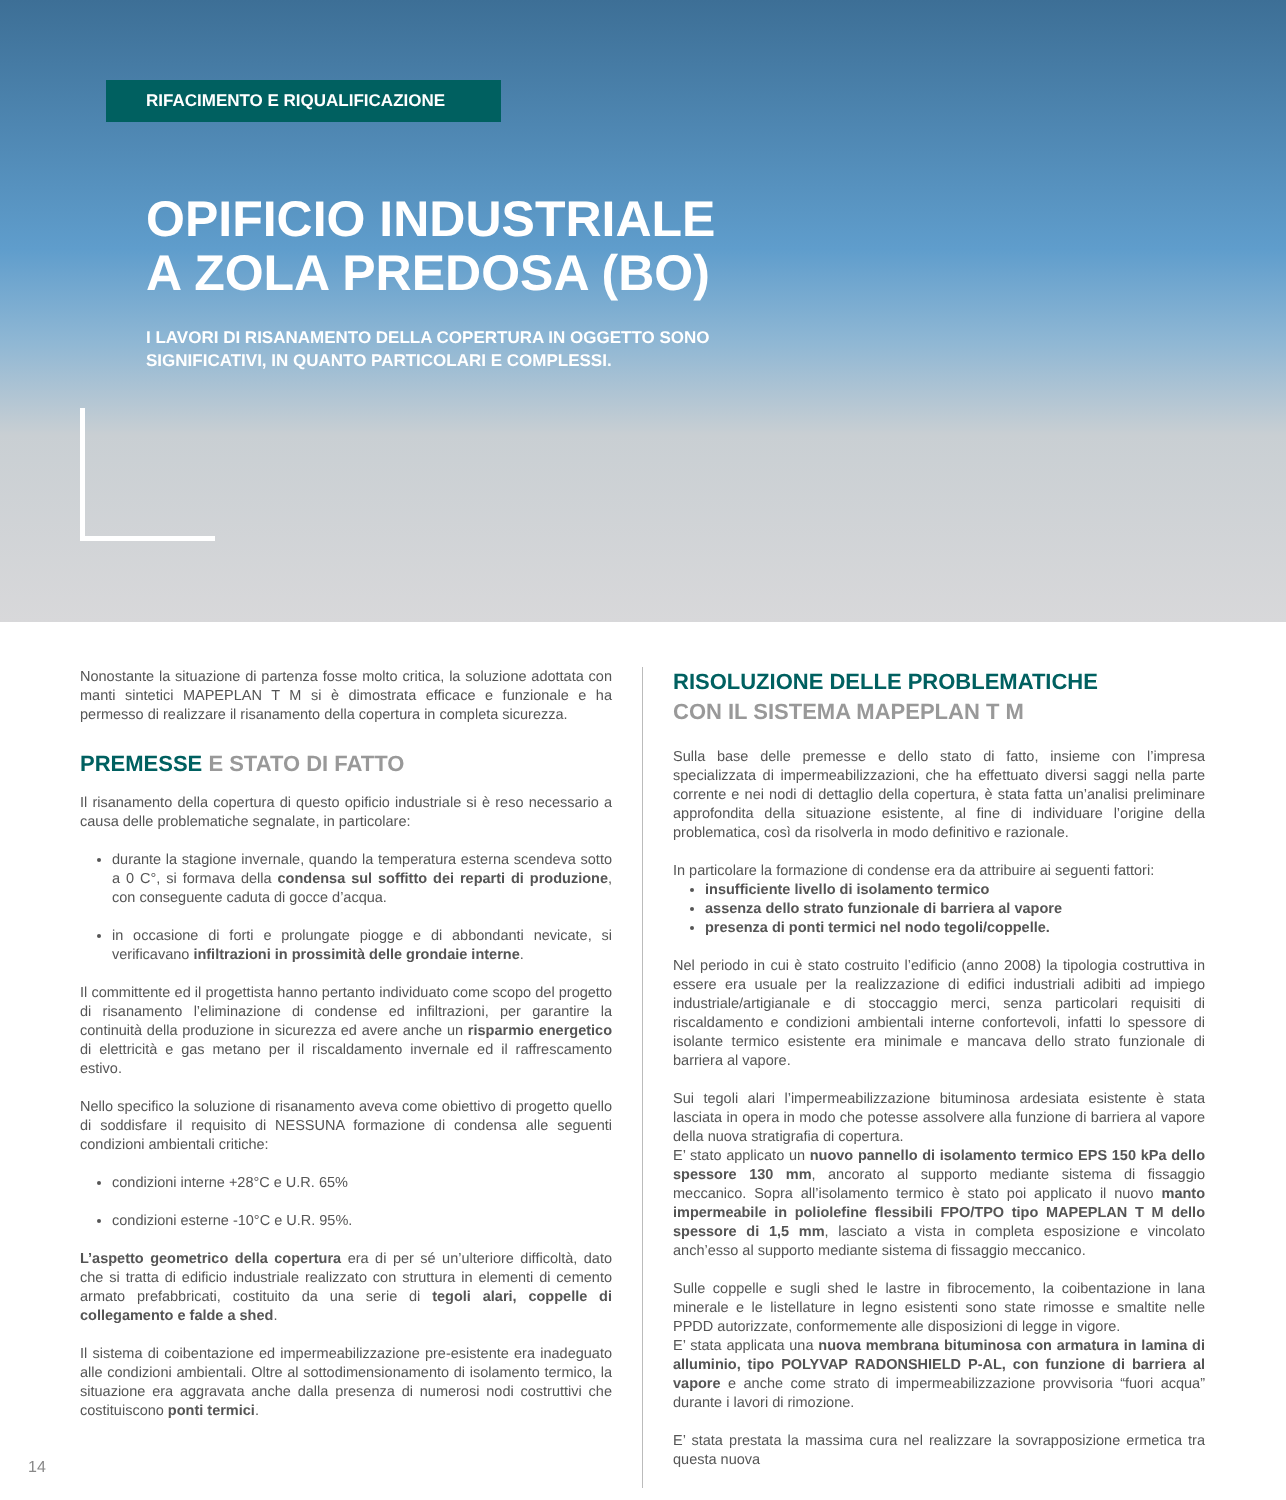RIFACIMENTO E RIQUALIFICAZIONE
OPIFICIO INDUSTRIALE
A ZOLA PREDOSA (BO)
I LAVORI DI RISANAMENTO DELLA COPERTURA IN OGGETTO SONO
SIGNIFICATIVI, IN QUANTO PARTICOLARI E COMPLESSI.
Nonostante la situazione di partenza fosse molto critica, la soluzione adottata con manti sintetici MAPEPLAN T M si è dimostrata efficace e funzionale e ha permesso di realizzare il risanamento della copertura in completa sicurezza.
PREMESSE E STATO DI FATTO
Il risanamento della copertura di questo opificio industriale si è reso necessario a causa delle problematiche segnalate, in particolare:
durante la stagione invernale, quando la temperatura esterna scendeva sotto a 0 C°, si formava della condensa sul soffitto dei reparti di produzione, con conseguente caduta di gocce d’acqua.
in occasione di forti e prolungate piogge e di abbondanti nevicate, si verificavano infiltrazioni in prossimità delle grondaie interne.
Il committente ed il progettista hanno pertanto individuato come scopo del progetto di risanamento l’eliminazione di condense ed infiltrazioni, per garantire la continuità della produzione in sicurezza ed avere anche un risparmio energetico di elettricità e gas metano per il riscaldamento invernale ed il raffrescamento estivo.
Nello specifico la soluzione di risanamento aveva come obiettivo di progetto quello di soddisfare il requisito di NESSUNA formazione di condensa alle seguenti condizioni ambientali critiche:
condizioni interne +28°C e U.R. 65%
condizioni esterne -10°C e U.R. 95%.
L’aspetto geometrico della copertura era di per sé un’ulteriore difficoltà, dato che si tratta di edificio industriale realizzato con struttura in elementi di cemento armato prefabbricati, costituito da una serie di tegoli alari, coppelle di collegamento e falde a shed.
Il sistema di coibentazione ed impermeabilizzazione pre-esistente era inadeguato alle condizioni ambientali. Oltre al sottodimensionamento di isolamento termico, la situazione era aggravata anche dalla presenza di numerosi nodi costruttivi che costituiscono ponti termici.
RISOLUZIONE DELLE PROBLEMATICHE
CON IL SISTEMA MAPEPLAN T M
Sulla base delle premesse e dello stato di fatto, insieme con l’impresa specializzata di impermeabilizzazioni, che ha effettuato diversi saggi nella parte corrente e nei nodi di dettaglio della copertura, è stata fatta un’analisi preliminare approfondita della situazione esistente, al fine di individuare l’origine della problematica, così da risolverla in modo definitivo e razionale.
In particolare la formazione di condense era da attribuire ai seguenti fattori:
insufficiente livello di isolamento termico
assenza dello strato funzionale di barriera al vapore
presenza di ponti termici nel nodo tegoli/coppelle.
Nel periodo in cui è stato costruito l’edificio (anno 2008) la tipologia costruttiva in essere era usuale per la realizzazione di edifici industriali adibiti ad impiego industriale/artigianale e di stoccaggio merci, senza particolari requisiti di riscaldamento e condizioni ambientali interne confortevoli, infatti lo spessore di isolante termico esistente era minimale e mancava dello strato funzionale di barriera al vapore.
Sui tegoli alari l’impermeabilizzazione bituminosa ardesiata esistente è stata lasciata in opera in modo che potesse assolvere alla funzione di barriera al vapore della nuova stratigrafia di copertura.
E’ stato applicato un nuovo pannello di isolamento termico EPS 150 kPa dello spessore 130 mm, ancorato al supporto mediante sistema di fissaggio meccanico. Sopra all’isolamento termico è stato poi applicato il nuovo manto impermeabile in poliolefine flessibili FPO/TPO tipo MAPEPLAN T M dello spessore di 1,5 mm, lasciato a vista in completa esposizione e vincolato anch’esso al supporto mediante sistema di fissaggio meccanico.
Sulle coppelle e sugli shed le lastre in fibrocemento, la coibentazione in lana minerale e le listellature in legno esistenti sono state rimosse e smaltite nelle PPDD autorizzate, conformemente alle disposizioni di legge in vigore.
E’ stata applicata una nuova membrana bituminosa con armatura in lamina di alluminio, tipo POLYVAP RADONSHIELD P-AL, con funzione di barriera al vapore e anche come strato di impermeabilizzazione provvisoria “fuori acqua” durante i lavori di rimozione.
E’ stata prestata la massima cura nel realizzare la sovrapposizione ermetica tra questa nuova
14